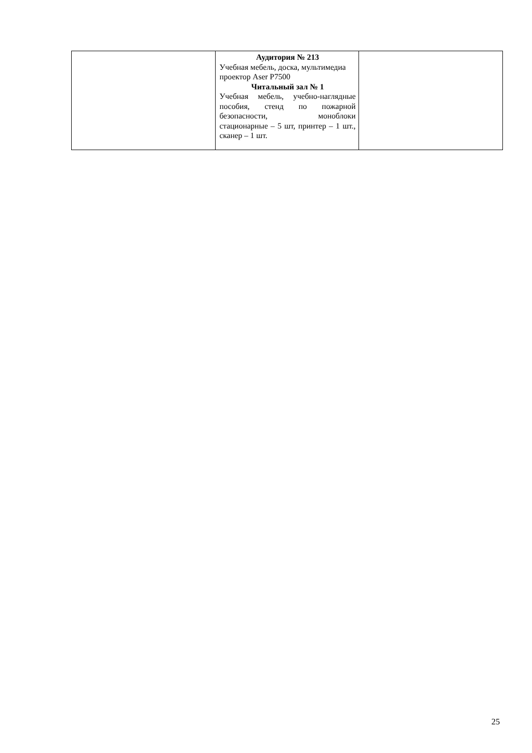| | Аудитория № 213 Учебная мебель, доска, мультимедиа проектор Aser P7500 Читальный зал № 1 Учебная мебель, учебно-наглядные пособия, стенд по пожарной безопасности, моноблоки стационарные – 5 шт, принтер – 1 шт., сканер – 1 шт. | |
25